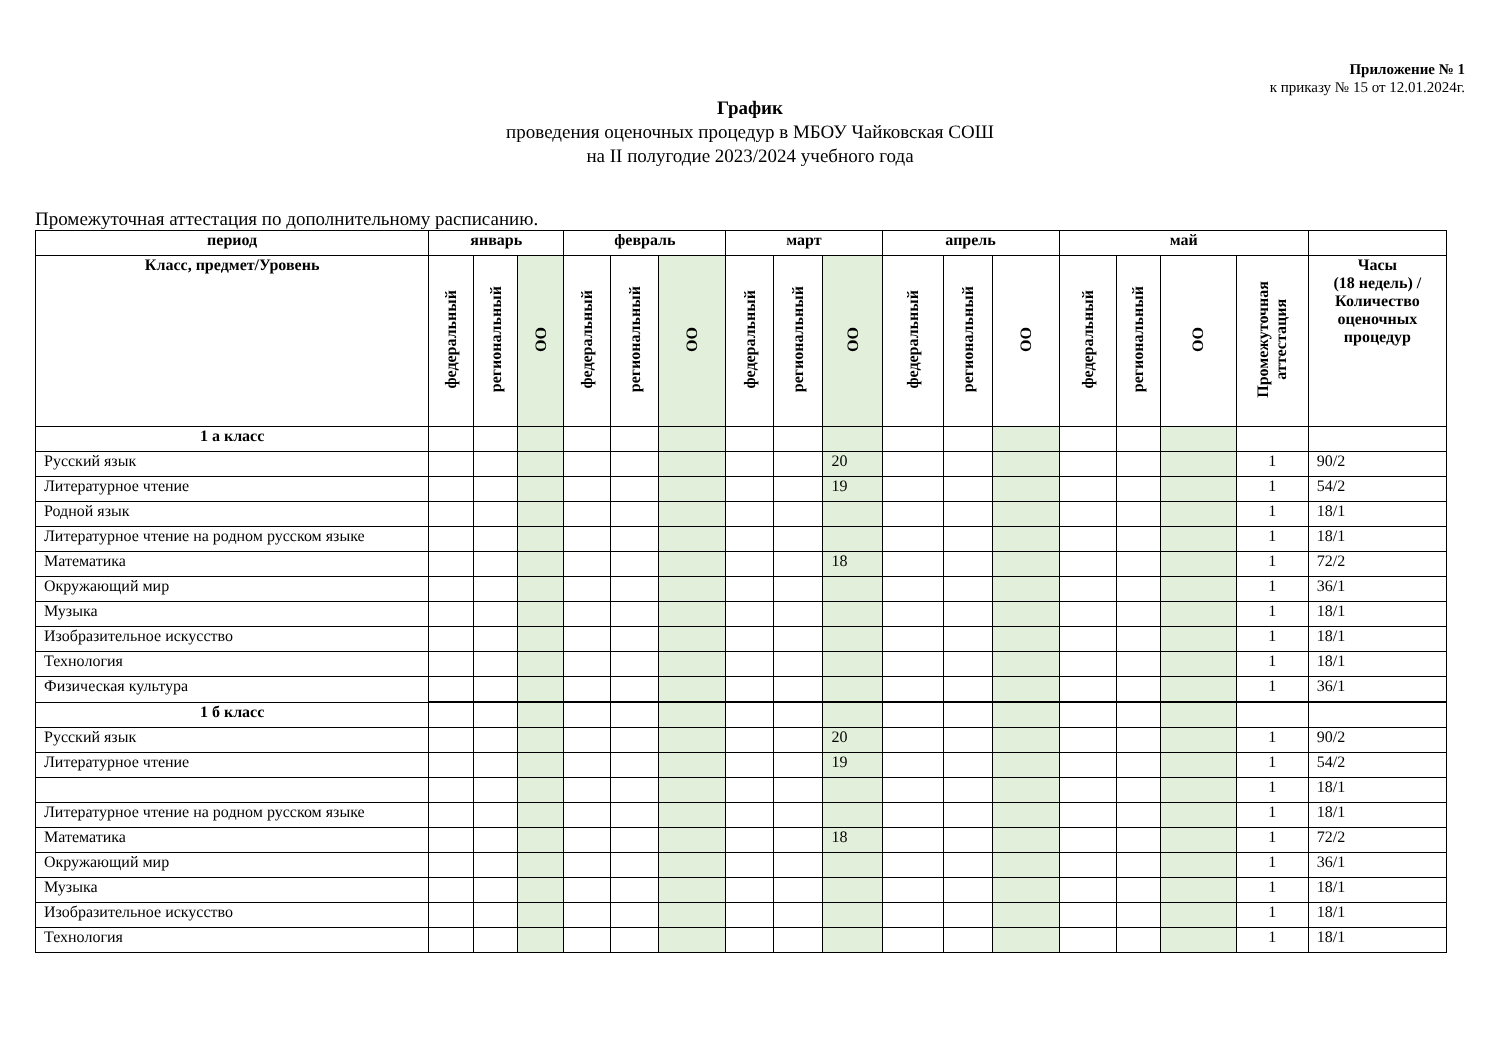Приложение № 1
к приказу № 15 от 12.01.2024г.
График
проведения оценочных процедур в МБОУ Чайковская СОШ
на II полугодие 2023/2024 учебного года
Промежуточная аттестация по дополнительному расписанию.
| период | январь | | | февраль | | | март | | | апрель | | | май | | | | |
| --- | --- | --- | --- | --- | --- | --- | --- | --- | --- | --- | --- | --- | --- | --- | --- | --- | --- |
| Класс, предмет/Уровень | федеральный | региональный | ОО | федеральный | региональный | ОО | федеральный | региональный | ОО | федеральный | региональный | ОО | федеральный | региональный | ОО | Промежуточная аттестация | Часы (18 недель) / Количество оценочных процедур |
| 1 а класс | | | | | | | | | | | | | | | | | |
| Русский язык | | | | | | | | | 20 | | | | | | | 1 | 90/2 |
| Литературное чтение | | | | | | | | | 19 | | | | | | | 1 | 54/2 |
| Родной язык | | | | | | | | | | | | | | | | 1 | 18/1 |
| Литературное чтение на родном русском языке | | | | | | | | | | | | | | | | 1 | 18/1 |
| Математика | | | | | | | | | 18 | | | | | | | 1 | 72/2 |
| Окружающий мир | | | | | | | | | | | | | | | | 1 | 36/1 |
| Музыка | | | | | | | | | | | | | | | | 1 | 18/1 |
| Изобразительное искусство | | | | | | | | | | | | | | | | 1 | 18/1 |
| Технология | | | | | | | | | | | | | | | | 1 | 18/1 |
| Физическая культура | | | | | | | | | | | | | | | | 1 | 36/1 |
| 1 б класс | | | | | | | | | | | | | | | | | |
| Русский язык | | | | | | | | | 20 | | | | | | | 1 | 90/2 |
| Литературное чтение | | | | | | | | | 19 | | | | | | | 1 | 54/2 |
| | | | | | | | | | | | | | | | | 1 | 18/1 |
| Литературное чтение на родном русском языке | | | | | | | | | | | | | | | | 1 | 18/1 |
| Математика | | | | | | | | | 18 | | | | | | | 1 | 72/2 |
| Окружающий мир | | | | | | | | | | | | | | | | 1 | 36/1 |
| Музыка | | | | | | | | | | | | | | | | 1 | 18/1 |
| Изобразительное искусство | | | | | | | | | | | | | | | | 1 | 18/1 |
| Технология | | | | | | | | | | | | | | | | 1 | 18/1 |